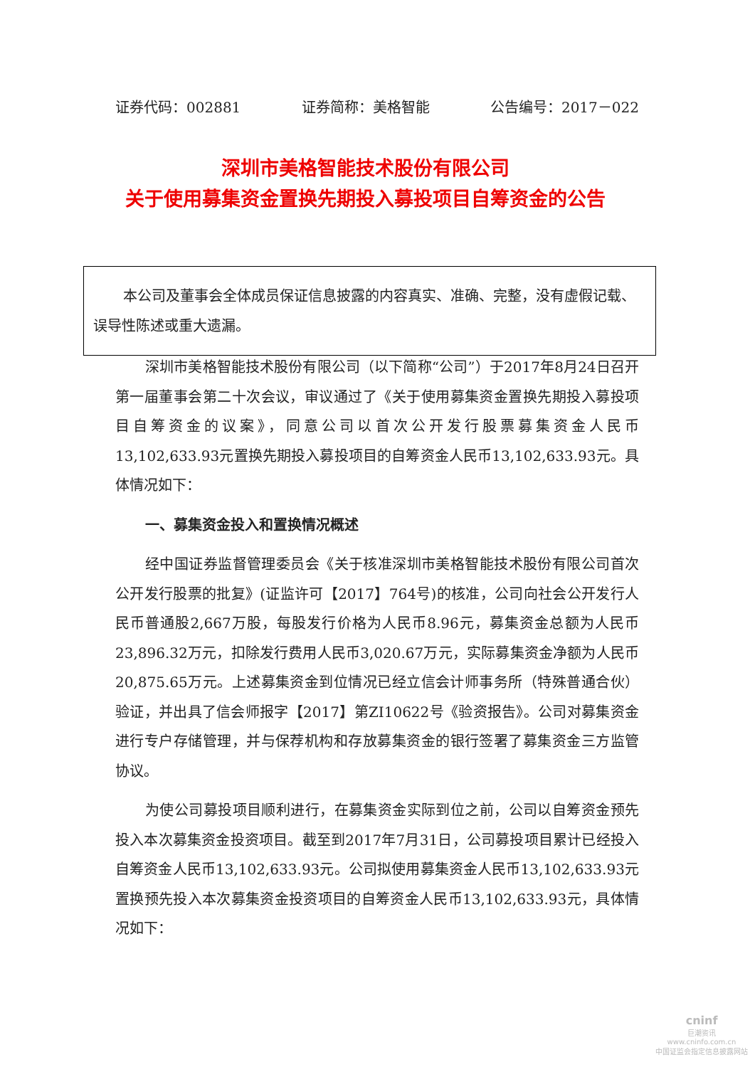证券代码：002881 证券简称：美格智能 公告编号：2017－022
深圳市美格智能技术股份有限公司
关于使用募集资金置换先期投入募投项目自筹资金的公告
本公司及董事会全体成员保证信息披露的内容真实、准确、完整，没有虚假记载、误导性陈述或重大遗漏。
深圳市美格智能技术股份有限公司（以下简称“公司”）于2017年8月24日召开第一届董事会第二十次会议，审议通过了《关于使用募集资金置换先期投入募投项目自筹资金的议案》，同意公司以首次公开发行股票募集资金人民币13,102,633.93元置换先期投入募投项目的自筹资金人民币13,102,633.93元。具体情况如下：
一、募集资金投入和置换情况概述
经中国证券监督管理委员会《关于核准深圳市美格智能技术股份有限公司首次公开发行股票的批复》(证监许可【2017】764号)的核准，公司向社会公开发行人民币普通股2,667万股，每股发行价格为人民币8.96元，募集资金总额为人民币23,896.32万元，扣除发行费用人民币3,020.67万元，实际募集资金净额为人民币20,875.65万元。上述募集资金到位情况已经立信会计师事务所（特殊普通合伙）验证，并出具了信会师报字【2017】第ZI10622号《验资报告》。公司对募集资金进行专户存储管理，并与保荐机构和存放募集资金的银行签署了募集资金三方监管协议。
为使公司募投项目顺利进行，在募集资金实际到位之前，公司以自筹资金预先投入本次募集资金投资项目。截至到2017年7月31日，公司募投项目累计已经投入自筹资金人民币13,102,633.93元。公司拟使用募集资金人民币13,102,633.93元置换预先投入本次募集资金投资项目的自筹资金人民币13,102,633.93元，具体情况如下：
cninf
巨潮资讯
www.cninfo.com.cn
中国证监会指定信息披露网站